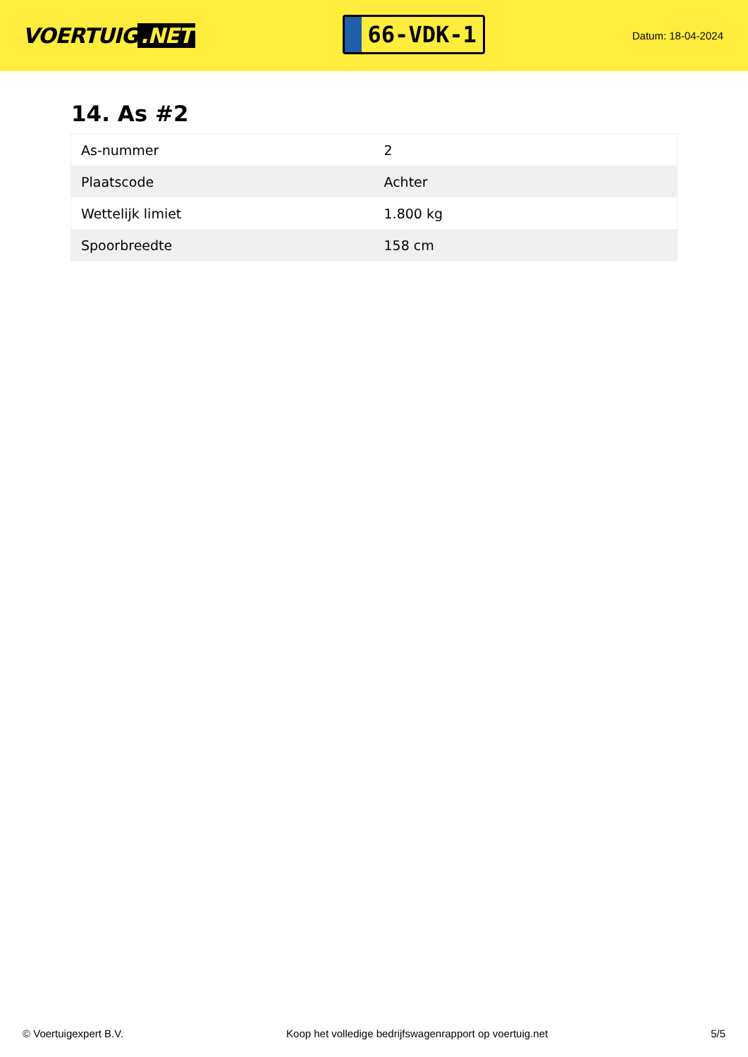VOERTUIG.NET
66-VDK-1
Datum: 18-04-2024
14. As #2
| As-nummer | 2 |
| Plaatscode | Achter |
| Wettelijk limiet | 1.800 kg |
| Spoorbreedte | 158 cm |
© Voertuigexpert B.V. Koop het volledige bedrijfswagenrapport op voertuig.net 5/5